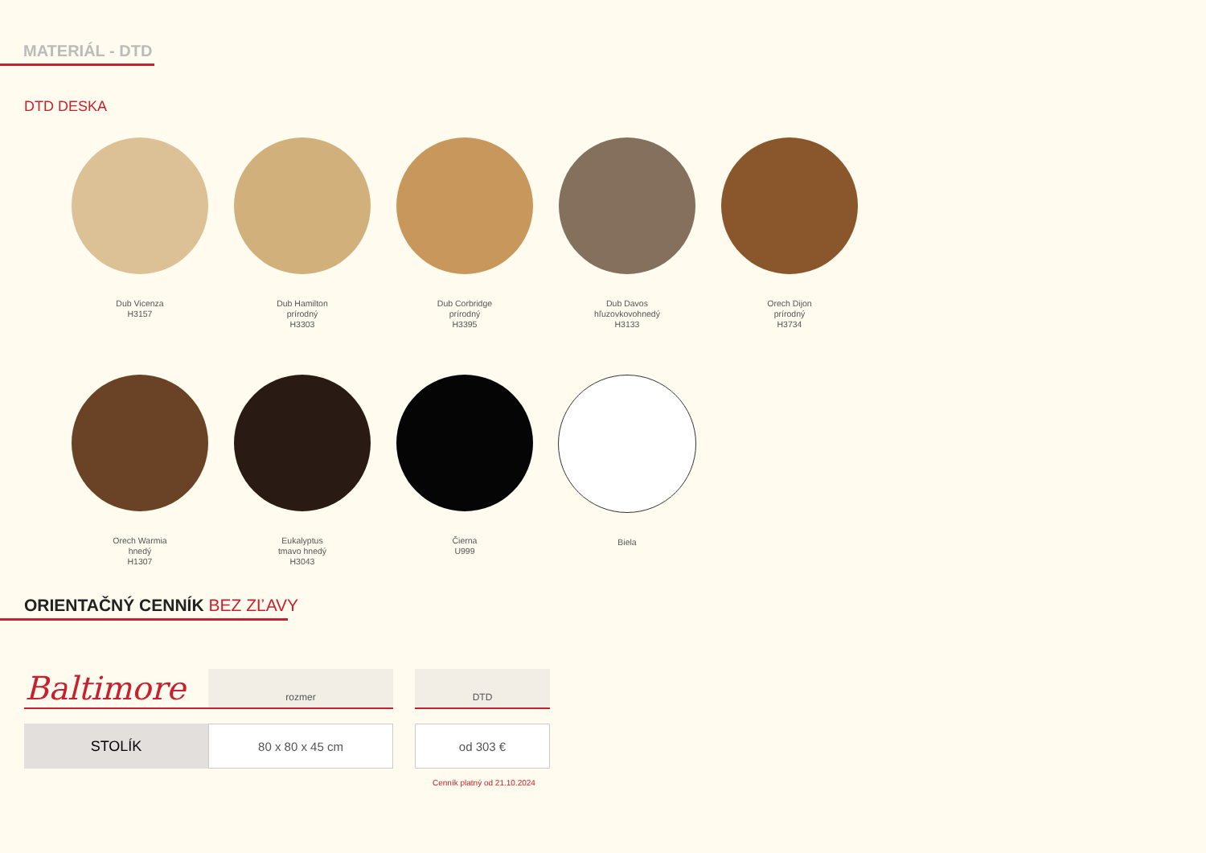MATERIÁL - DTD
DTD DESKA
Dub Vicenza
H3157
Dub Hamilton
prírodný
H3303
Dub Corbridge
prírodný
H3395
Dub Davos
hľuzovkovohnedý
H3133
Orech Dijon
prírodný
H3734
Orech Warmia
hnedý
H1307
Eukalyptus
tmavo hnedý
H3043
Čierna
U999
Biela
ORIENTAČNÝ CENNÍK BEZ ZĽAVY
| Baltimore | rozmer | | DTD |
| --- | --- | --- | --- |
| STOLÍK | 80 x 80 x 45 cm | | od 303 € |
Cenník platný od 21.10.2024